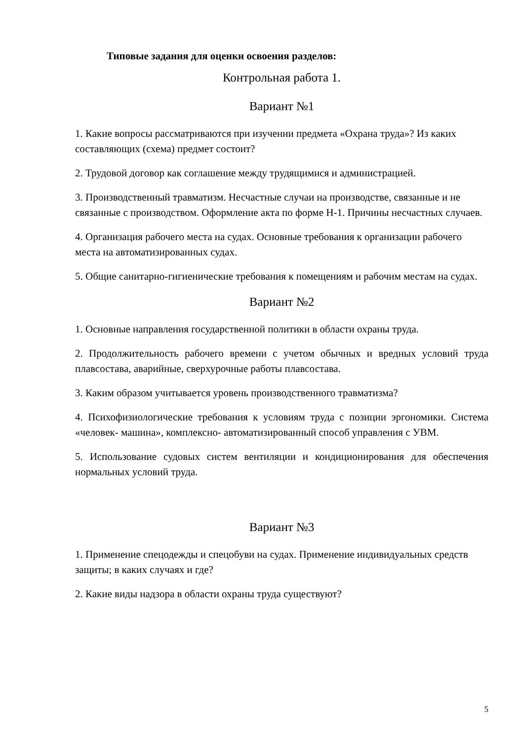Типовые задания для оценки освоения разделов:
Контрольная работа 1.
Вариант №1
1. Какие вопросы рассматриваются при изучении предмета «Охрана труда»? Из каких составляющих (схема) предмет состоит?
2. Трудовой договор как соглашение между трудящимися и администрацией.
3. Производственный травматизм. Несчастные случаи на производстве, связанные и не связанные с производством. Оформление акта по форме Н-1. Причины несчастных случаев.
4. Организация рабочего места на судах. Основные требования к организации рабочего места на автоматизированных судах.
5. Общие санитарно-гигиенические требования к помещениям и рабочим местам на судах.
Вариант №2
1. Основные направления государственной политики в области охраны труда.
2. Продолжительность рабочего времени с учетом обычных и вредных условий труда плавсостава, аварийные, сверхурочные работы плавсостава.
3. Каким образом учитывается уровень производственного травматизма?
4. Психофизиологические требования к условиям труда с позиции эргономики. Система «человек- машина», комплексно- автоматизированный способ управления с УВМ.
5. Использование судовых систем вентиляции и кондиционирования для обеспечения нормальных условий труда.
Вариант №3
1. Применение спецодежды и спецобуви на судах. Применение индивидуальных средств защиты; в каких случаях и где?
2. Какие виды надзора в области охраны труда существуют?
5